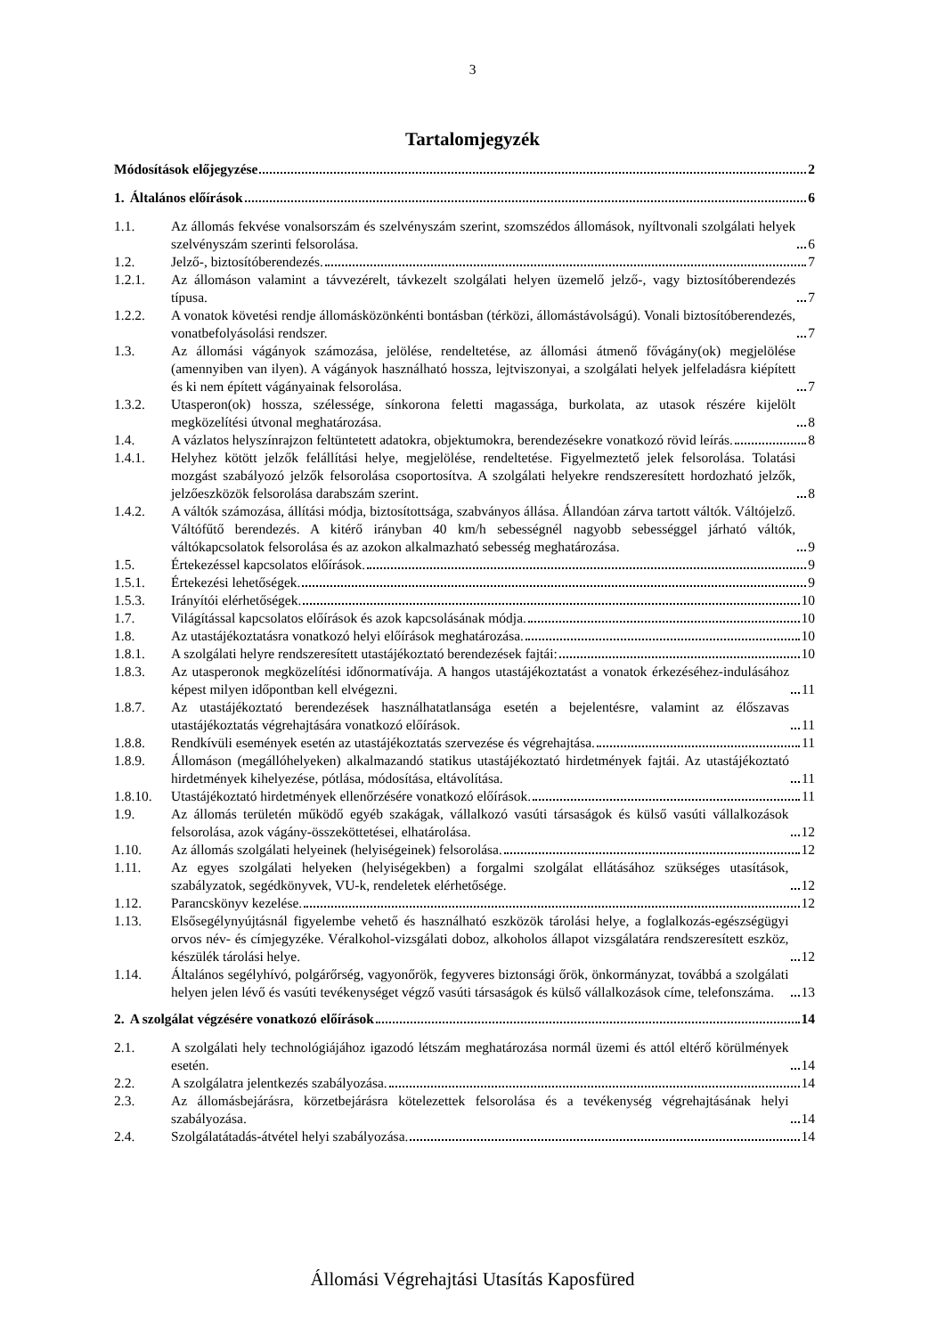3
Tartalomjegyzék
Módosítások előjegyzése 2
1.
Általános előírások 6
1.1.
Az állomás fekvése vonalsorszám és szelvényszám szerint, szomszédos állomások, nyíltvonali szolgálati helyek szelvényszám szerinti felsorolása. 6
1.2.
Jelző-, biztosítóberendezés. 7
1.2.1.
Az állomáson valamint a távvezérelt, távkezelt szolgálati helyen üzemelő jelző-, vagy biztosítóberendezés típusa. 7
1.2.2.
A vonatok követési rendje állomásközönkénti bontásban (térközi, állomástávolságú). Vonali biztosítóberendezés, vonatbefolyásolási rendszer. 7
1.3.
Az állomási vágányok számozása, jelölése, rendeltetése, az állomási átmenő fővágány(ok) megjelölése (amennyiben van ilyen). A vágányok használható hossza, lejtviszonyai, a szolgálati helyek jelfeladásra kiépített és ki nem épített vágányainak felsorolása. 7
1.3.2.
Utasperon(ok) hossza, szélessége, sínkorona feletti magassága, burkolata, az utasok részére kijelölt megközelítési útvonal meghatározása. 8
1.4.
A vázlatos helyszínrajzon feltüntetett adatokra, objektumokra, berendezésekre vonatkozó rövid leírás. 8
1.4.1.
Helyhez kötött jelzők felállítási helye, megjelölése, rendeltetése. Figyelmeztető jelek felsorolása. Tolatási mozgást szabályozó jelzők felsorolása csoportosítva. A szolgálati helyekre rendszeresített hordozható jelzők, jelzőeszközök felsorolása darabszám szerint. 8
1.4.2.
A váltók számozása, állítási módja, biztosítottsága, szabványos állása. Állandóan zárva tartott váltók. Váltójelző. Váltófűtő berendezés. A kitérő irányban 40 km/h sebességnél nagyobb sebességgel járható váltók, váltókapcsolatok felsorolása és az azokon alkalmazható sebesség meghatározása. 9
1.5.
Értekezéssel kapcsolatos előírások. 9
1.5.1.
Értekezési lehetőségek. 9
1.5.3.
Irányítói elérhetőségek. 10
1.7.
Világítással kapcsolatos előírások és azok kapcsolásának módja. 10
1.8.
Az utastájékoztatásra vonatkozó helyi előírások meghatározása. 10
1.8.1.
A szolgálati helyre rendszeresített utastájékoztató berendezések fajtái: 10
1.8.3.
Az utasperonok megközelítési időnormatívája. A hangos utastájékoztatást a vonatok érkezéséhez-indulásához képest milyen időpontban kell elvégezni. 11
1.8.7.
Az utastájékoztató berendezések használhatatlansága esetén a bejelentésre, valamint az élőszavas utastájékoztatás végrehajtására vonatkozó előírások. 11
1.8.8.
Rendkívüli események esetén az utastájékoztatás szervezése és végrehajtása. 11
1.8.9.
Állomáson (megállóhelyeken) alkalmazandó statikus utastájékoztató hirdetmények fajtái. Az utastájékoztató hirdetmények kihelyezése, pótlása, módosítása, eltávolítása. 11
1.8.10.
Utastájékoztató hirdetmények ellenőrzésére vonatkozó előírások. 11
1.9.
Az állomás területén működő egyéb szakágak, vállalkozó vasúti társaságok és külső vasúti vállalkozások felsorolása, azok vágány-összeköttetései, elhatárolása. 12
1.10.
Az állomás szolgálati helyeinek (helyiségeinek) felsorolása. 12
1.11.
Az egyes szolgálati helyeken (helyiségekben) a forgalmi szolgálat ellátásához szükséges utasítások, szabályzatok, segédkönyvek, VU-k, rendeletek elérhetősége. 12
1.12.
Parancskönyv kezelése. 12
1.13.
Elsősegélynyújtásnál figyelembe vehető és használható eszközök tárolási helye, a foglalkozás-egészségügyi orvos név- és címjegyzéke. Véralkohol-vizsgálati doboz, alkoholos állapot vizsgálatára rendszeresített eszköz, készülék tárolási helye. 12
1.14.
Általános segélyhívó, polgárőrség, vagyonőrök, fegyveres biztonsági őrök, önkormányzat, továbbá a szolgálati helyen jelen lévő és vasúti tevékenységet végző vasúti társaságok és külső vállalkozások címe, telefonszáma. 13
2.
A szolgálat végzésére vonatkozó előírások 14
2.1.
A szolgálati hely technológiájához igazodó létszám meghatározása normál üzemi és attól eltérő körülmények esetén. 14
2.2.
A szolgálatra jelentkezés szabályozása. 14
2.3.
Az állomásbejárásra, körzetbejárásra kötelezettek felsorolása és a tevékenység végrehajtásának helyi szabályozása. 14
2.4.
Szolgálatátadás-átvétel helyi szabályozása. 14
Állomási Végrehajtási Utasítás Kaposfüred